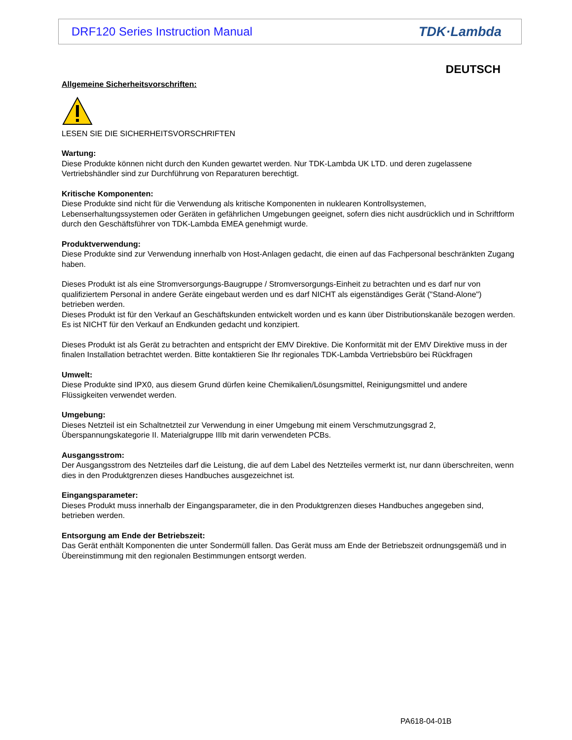DRF120 Series Instruction Manual TDK·Lambda
DEUTSCH
Allgemeine Sicherheitsvorschriften:
LESEN SIE DIE SICHERHEITSVORSCHRIFTEN
Wartung:
Diese Produkte können nicht durch den Kunden gewartet werden. Nur TDK-Lambda UK LTD. und deren zugelassene Vertriebshändler sind zur Durchführung von Reparaturen berechtigt.
Kritische Komponenten:
Diese Produkte sind nicht für die Verwendung als kritische Komponenten in nuklearen Kontrollsystemen, Lebenserhaltungssystemen oder Geräten in gefährlichen Umgebungen geeignet, sofern dies nicht ausdrücklich und in Schriftform durch den Geschäftsführer von TDK-Lambda EMEA genehmigt wurde.
Produktverwendung:
Diese Produkte sind zur Verwendung innerhalb von Host-Anlagen gedacht, die einen auf das Fachpersonal beschränkten Zugang haben.
Dieses Produkt ist als eine Stromversorgungs-Baugruppe / Stromversorgungs-Einheit zu betrachten und es darf nur von qualifiziertem Personal in andere Geräte eingebaut werden und es darf NICHT als eigenständiges Gerät ("Stand-Alone") betrieben werden.
Dieses Produkt ist für den Verkauf an Geschäftskunden entwickelt worden und es kann über Distributionskanäle bezogen werden.
Es ist NICHT für den Verkauf an Endkunden gedacht und konzipiert.
Dieses Produkt ist als Gerät zu betrachten and entspricht der EMV Direktive. Die Konformität mit der EMV Direktive muss in der finalen Installation betrachtet werden. Bitte kontaktieren Sie Ihr regionales TDK-Lambda Vertriebsbüro bei Rückfragen
Umwelt:
Diese Produkte sind IPX0, aus diesem Grund dürfen keine Chemikalien/Lösungsmittel, Reinigungsmittel und andere Flüssigkeiten verwendet werden.
Umgebung:
Dieses Netzteil ist ein Schaltnetzteil zur Verwendung in einer Umgebung mit einem Verschmutzungsgrad 2, Überspannungskategorie II. Materialgruppe IIIb mit darin verwendeten PCBs.
Ausgangsstrom:
Der Ausgangsstrom des Netzteiles darf die Leistung, die auf dem Label des Netzteiles vermerkt ist, nur dann überschreiten, wenn dies in den Produktgrenzen dieses Handbuches ausgezeichnet ist.
Eingangsparameter:
Dieses Produkt muss innerhalb der Eingangsparameter, die in den Produktgrenzen dieses Handbuches angegeben sind, betrieben werden.
Entsorgung am Ende der Betriebszeit:
Das Gerät enthält Komponenten die unter Sondermüll fallen. Das Gerät muss am Ende der Betriebszeit ordnungsgemäß und in Übereinstimmung mit den regionalen Bestimmungen entsorgt werden.
PA618-04-01B